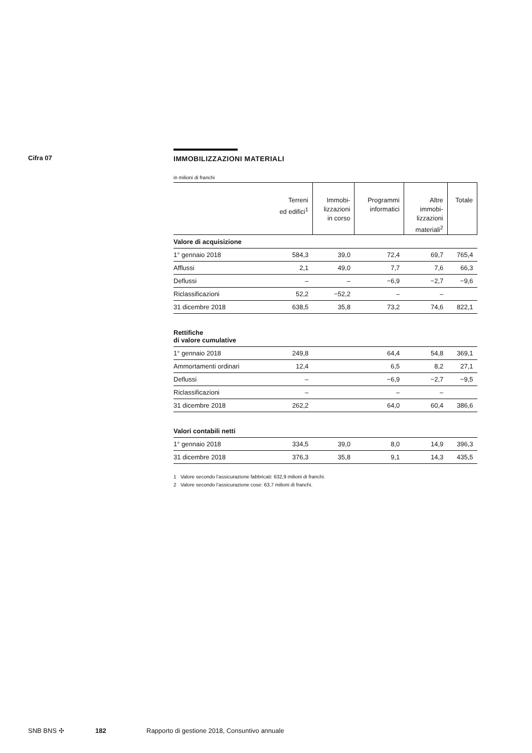Cifra 07
IMMOBILIZZAZIONI MATERIALI
in milioni di franchi
| | Terreni ed edifici<sup>1</sup> | Immobi- lizzazioni in corso | Programmi informatici | Altre immobi- lizzazioni materiali<sup>2</sup> | Totale |
| --- | --- | --- | --- | --- | --- |
| Valore di acquisizione | | | | | |
| 1° gennaio 2018 | 584,3 | 39,0 | 72,4 | 69,7 | 765,4 |
| Afflussi | 2,1 | 49,0 | 7,7 | 7,6 | 66,3 |
| Deflussi | – | – | −6,9 | −2,7 | −9,6 |
| Riclassificazioni | 52,2 | −52,2 | – | – | |
| 31 dicembre 2018 | 638,5 | 35,8 | 73,2 | 74,6 | 822,1 |
| Rettifiche di valore cumulative | | | | | |
| 1° gennaio 2018 | 249,8 | | 64,4 | 54,8 | 369,1 |
| Ammortamenti ordinari | 12,4 | | 6,5 | 8,2 | 27,1 |
| Deflussi | – | | −6,9 | −2,7 | −9,5 |
| Riclassificazioni | – | | – | – | |
| 31 dicembre 2018 | 262,2 | | 64,0 | 60,4 | 386,6 |
| Valori contabili netti | | | | | |
| 1° gennaio 2018 | 334,5 | 39,0 | 8,0 | 14,9 | 396,3 |
| 31 dicembre 2018 | 376,3 | 35,8 | 9,1 | 14,3 | 435,5 |
1 Valore secondo l’assicurazione fabbricati: 632,9 milioni di franchi.
2 Valore secondo l’assicurazione cose: 63,7 milioni di franchi.
SNB BNS ✣ 182 Rapporto di gestione 2018, Consuntivo annuale